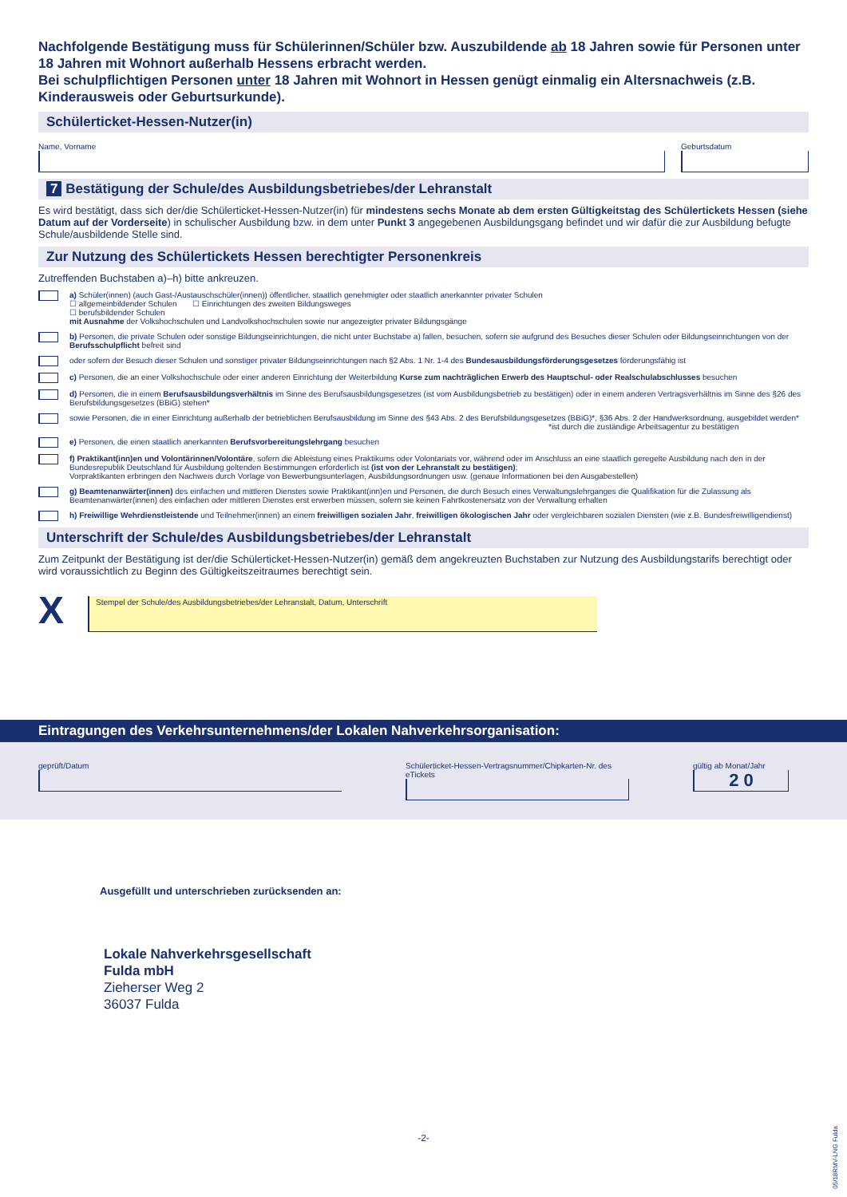Nachfolgende Bestätigung muss für Schülerinnen/Schüler bzw. Auszubildende ab 18 Jahren sowie für Personen unter 18 Jahren mit Wohnort außerhalb Hessens erbracht werden.
Bei schulpflichtigen Personen unter 18 Jahren mit Wohnort in Hessen genügt einmalig ein Altersnachweis (z.B. Kinderausweis oder Geburtsurkunde).
Schülerticket-Hessen-Nutzer(in)
Name, Vorname Geburtsdatum
7 Bestätigung der Schule/des Ausbildungsbetriebes/der Lehranstalt
Es wird bestätigt, dass sich der/die Schülerticket-Hessen-Nutzer(in) für mindestens sechs Monate ab dem ersten Gültigkeitstag des Schülertickets Hessen (siehe Datum auf der Vorderseite) in schulischer Ausbildung bzw. in dem unter Punkt 3 angegebenen Ausbildungsgang befindet und wir dafür die zur Ausbildung befugte Schule/ausbildende Stelle sind.
Zur Nutzung des Schülertickets Hessen berechtigter Personenkreis
Zutreffenden Buchstaben a)–h) bitte ankreuzen.
a) Schüler(innen) (auch Gast-/Austauschschüler(innen)) öffentlicher, staatlich genehmigter oder staatlich anerkannter privater Schulen
☐ allgemeinbildender Schulen ☐ Einrichtungen des zweiten Bildungsweges
☐ berufsbildender Schulen
mit Ausnahme der Volkshochschulen und Landvolkshochschulen sowie nur angezeigter privater Bildungsgänge
b) Personen, die private Schulen oder sonstige Bildungseinrichtungen, die nicht unter Buchstabe a) fallen, besuchen, sofern sie aufgrund des Besuches dieser Schulen oder Bildungseinrichtungen von der Berufsschulpflicht befreit sind
oder sofern der Besuch dieser Schulen und sonstiger privater Bildungseinrichtungen nach §2 Abs. 1 Nr. 1-4 des Bundesausbildungsförderungsgesetzes förderungsfähig ist
c) Personen, die an einer Volkshochschule oder einer anderen Einrichtung der Weiterbildung Kurse zum nachträglichen Erwerb des Hauptschul- oder Realschulabschlusses besuchen
d) Personen, die in einem Berufsausbildungsverhältnis im Sinne des Berufsausbildungsgesetzes (ist vom Ausbildungsbetrieb zu bestätigen) oder in einem anderen Vertragsverhältnis im Sinne des §26 des Berufsbildungsgesetzes (BBiG) stehen*
sowie Personen, die in einer Einrichtung außerhalb der betrieblichen Berufsausbildung im Sinne des §43 Abs. 2 des Berufsbildungsgesetzes (BBiG)*, §36 Abs. 2 der Handwerksordnung, ausgebildet werden*
*ist durch die zuständige Arbeitsagentur zu bestätigen
e) Personen, die einen staatlich anerkannten Berufsvorbereitungslehrgang besuchen
f) Praktikant(inn)en und Volontärinnen/Volontäre, sofern die Ableistung eines Praktikums oder Volontariats vor, während oder im Anschluss an eine staatlich geregelte Ausbildung nach den in der Bundesrepublik Deutschland für Ausbildung geltenden Bestimmungen erforderlich ist (ist von der Lehranstalt zu bestätigen);
Vorpraktikanten erbringen den Nachweis durch Vorlage von Bewerbungsunterlagen, Ausbildungsordnungen usw. (genaue Informationen bei den Ausgabestellen)
g) Beamtenanwärter(innen) des einfachen und mittleren Dienstes sowie Praktikant(inn)en und Personen, die durch Besuch eines Verwaltungslehrganges die Qualifikation für die Zulassung als Beamtenanwärter(innen) des einfachen oder mittleren Dienstes erst erwerben müssen, sofern sie keinen Fahrtkostenersatz von der Verwaltung erhalten
h) Freiwillige Wehrdienstleistende und Teilnehmer(innen) an einem freiwilligen sozialen Jahr, freiwilligen ökologischen Jahr oder vergleichbaren sozialen Diensten (wie z.B. Bundesfreiwilligendienst)
Unterschrift der Schule/des Ausbildungsbetriebes/der Lehranstalt
Zum Zeitpunkt der Bestätigung ist der/die Schülerticket-Hessen-Nutzer(in) gemäß dem angekreuzten Buchstaben zur Nutzung des Ausbildungstarifs berechtigt oder wird voraussichtlich zu Beginn des Gültigkeitszeitraumes berechtigt sein.
X
Stempel der Schule/des Ausbildungsbetriebes/der Lehranstalt, Datum, Unterschrift
Eintragungen des Verkehrsunternehmens/der Lokalen Nahverkehrsorganisation:
geprüft/Datum Schülerticket-Hessen-Vertragsnummer/Chipkarten-Nr. des eTickets
gültig ab Monat/Jahr
2 0
Ausgefüllt und unterschrieben zurücksenden an:
Lokale Nahverkehrsgesellschaft
Fulda mbH
Zieherser Weg 2
36037 Fulda
-2-
05/18RMV-LNG Fulda